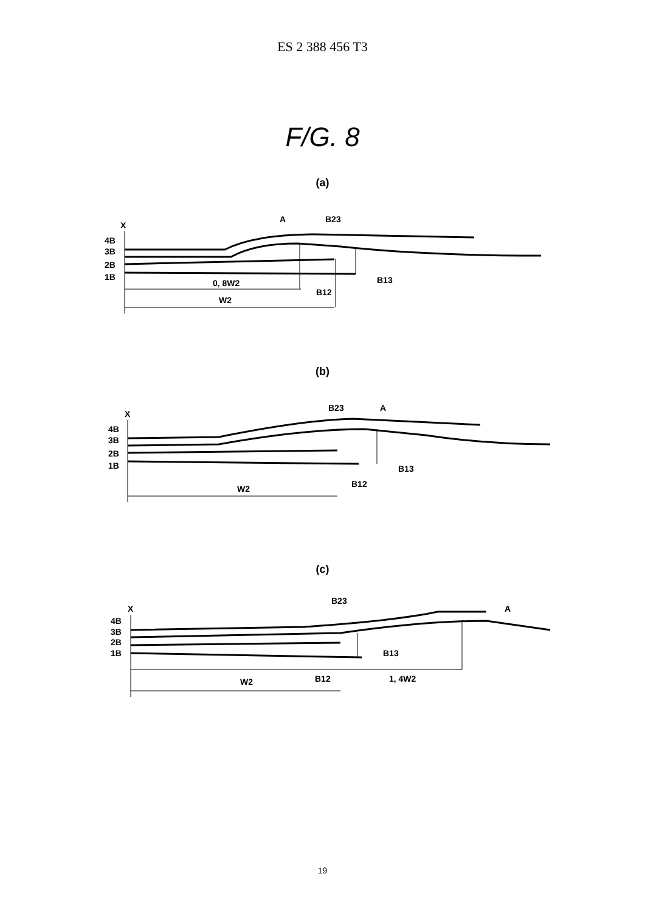ES 2 388 456 T3
F/G. 8
(a)
X
4B
3B
2B
1B
A
B23
B13
B12
0, 8W2
W2
(b)
X
4B
3B
2B
1B
B23
A
B13
B12
W2
(c)
X
4B
3B
2B
1B
B23
A
B13
B12
1, 4W2
W2
19